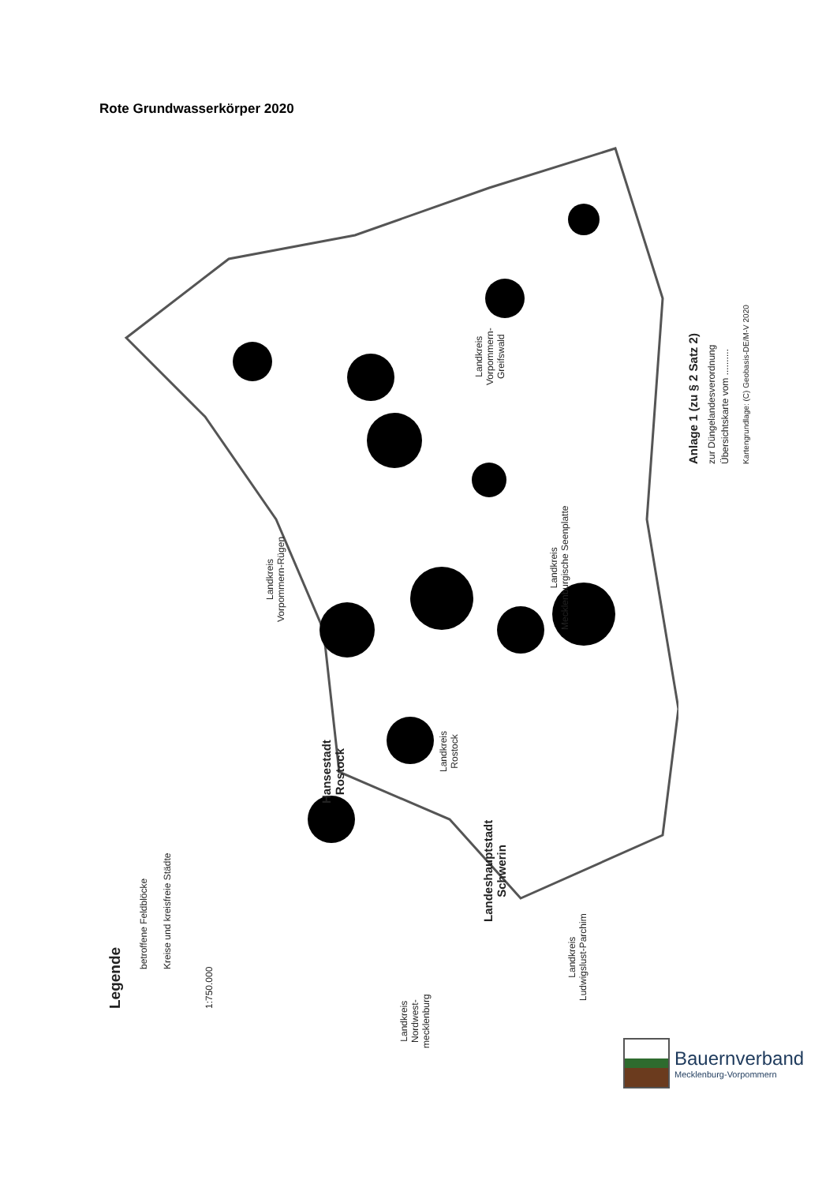Rote Grundwasserkörper 2020
Legende
betroffene Feldblöcke Kreise und kreisfreie Städte
1:750.000
Anlage 1 (zu § 2 Satz 2) zur Düngelandesverordnung Übersichtskarte vom .......... Kartengrundlage: (C) Geobasis-DE/M-V 2020
Landkreis
Vorpommern-Rügen
Landkreis
Vorpommern-
Greifswald
Landkreis
Mecklenburgische Seenplatte
Hansestadt
Rostock
Landkreis
Rostock
Landeshauptstadt
Schwerin
Landkreis
Ludwigslust-Parchim
Landkreis
Nordwest-
mecklenburg
Bauernverband
Mecklenburg-Vorpommern